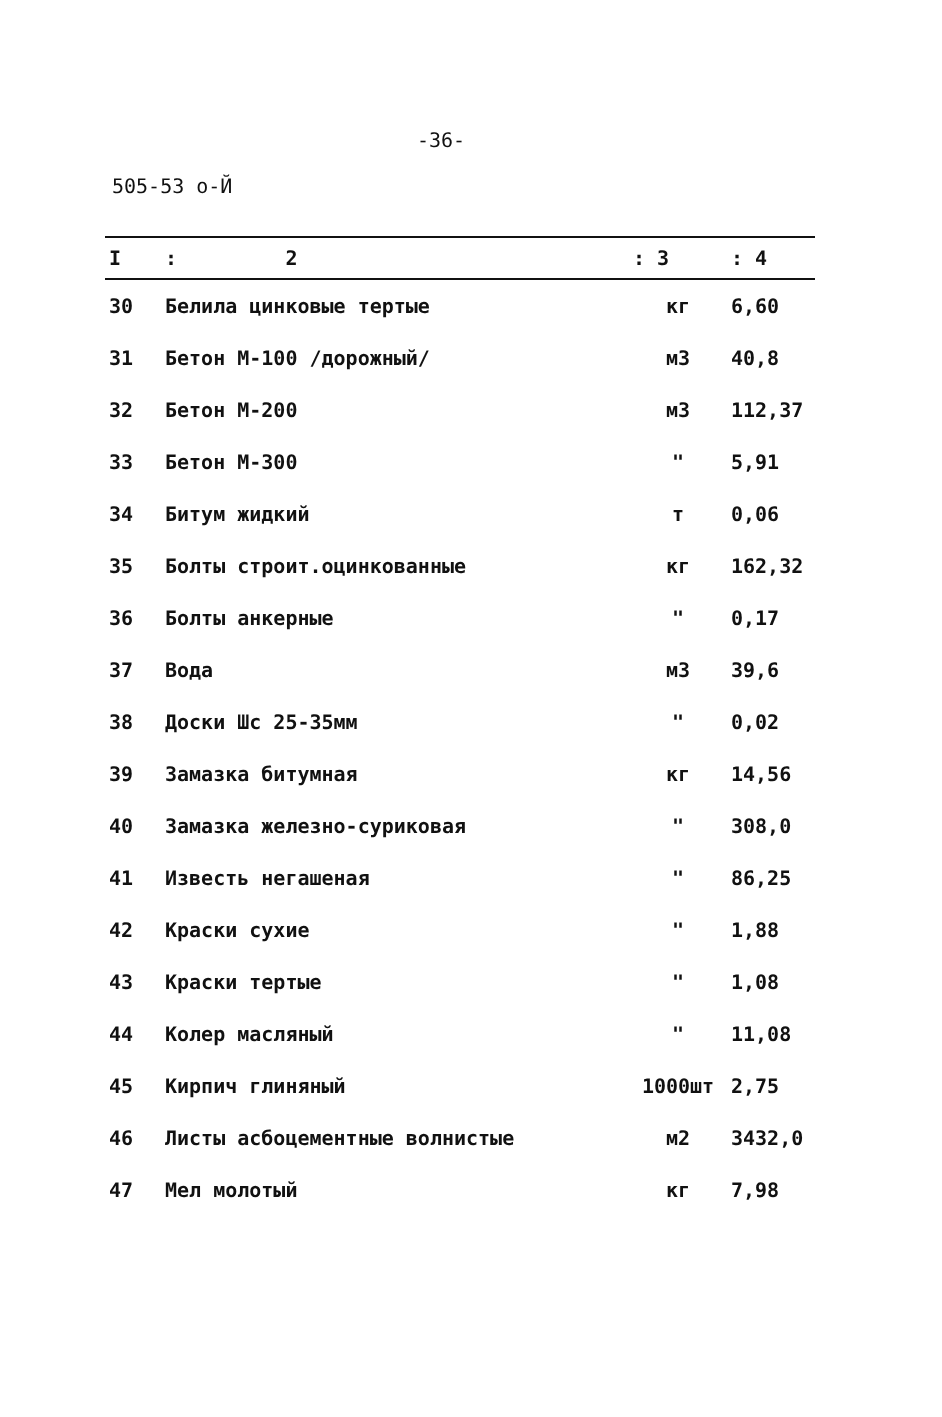-36-
505-53 о-Й
| I | : 2 | : 3 | : 4 |
| --- | --- | --- | --- |
| 30 | Белила цинковые тертые | кг | 6,60 |
| 31 | Бетон М-100 /дорожный/ | м3 | 40,8 |
| 32 | Бетон М-200 | м3 | 112,37 |
| 33 | Бетон М-300 | " | 5,91 |
| 34 | Битум жидкий | т | 0,06 |
| 35 | Болты строит.оцинкованные | кг | 162,32 |
| 36 | Болты анкерные | " | 0,17 |
| 37 | Вода | м3 | 39,6 |
| 38 | Доски Шс 25-35мм | " | 0,02 |
| 39 | Замазка битумная | кг | 14,56 |
| 40 | Замазка железно-суриковая | " | 308,0 |
| 41 | Известь негашеная | " | 86,25 |
| 42 | Краски сухие | " | 1,88 |
| 43 | Краски тертые | " | 1,08 |
| 44 | Колер масляный | " | 11,08 |
| 45 | Кирпич глиняный | 1000шт | 2,75 |
| 46 | Листы асбоцементные волнистые | м2 | 3432,0 |
| 47 | Мел молотый | кг | 7,98 |